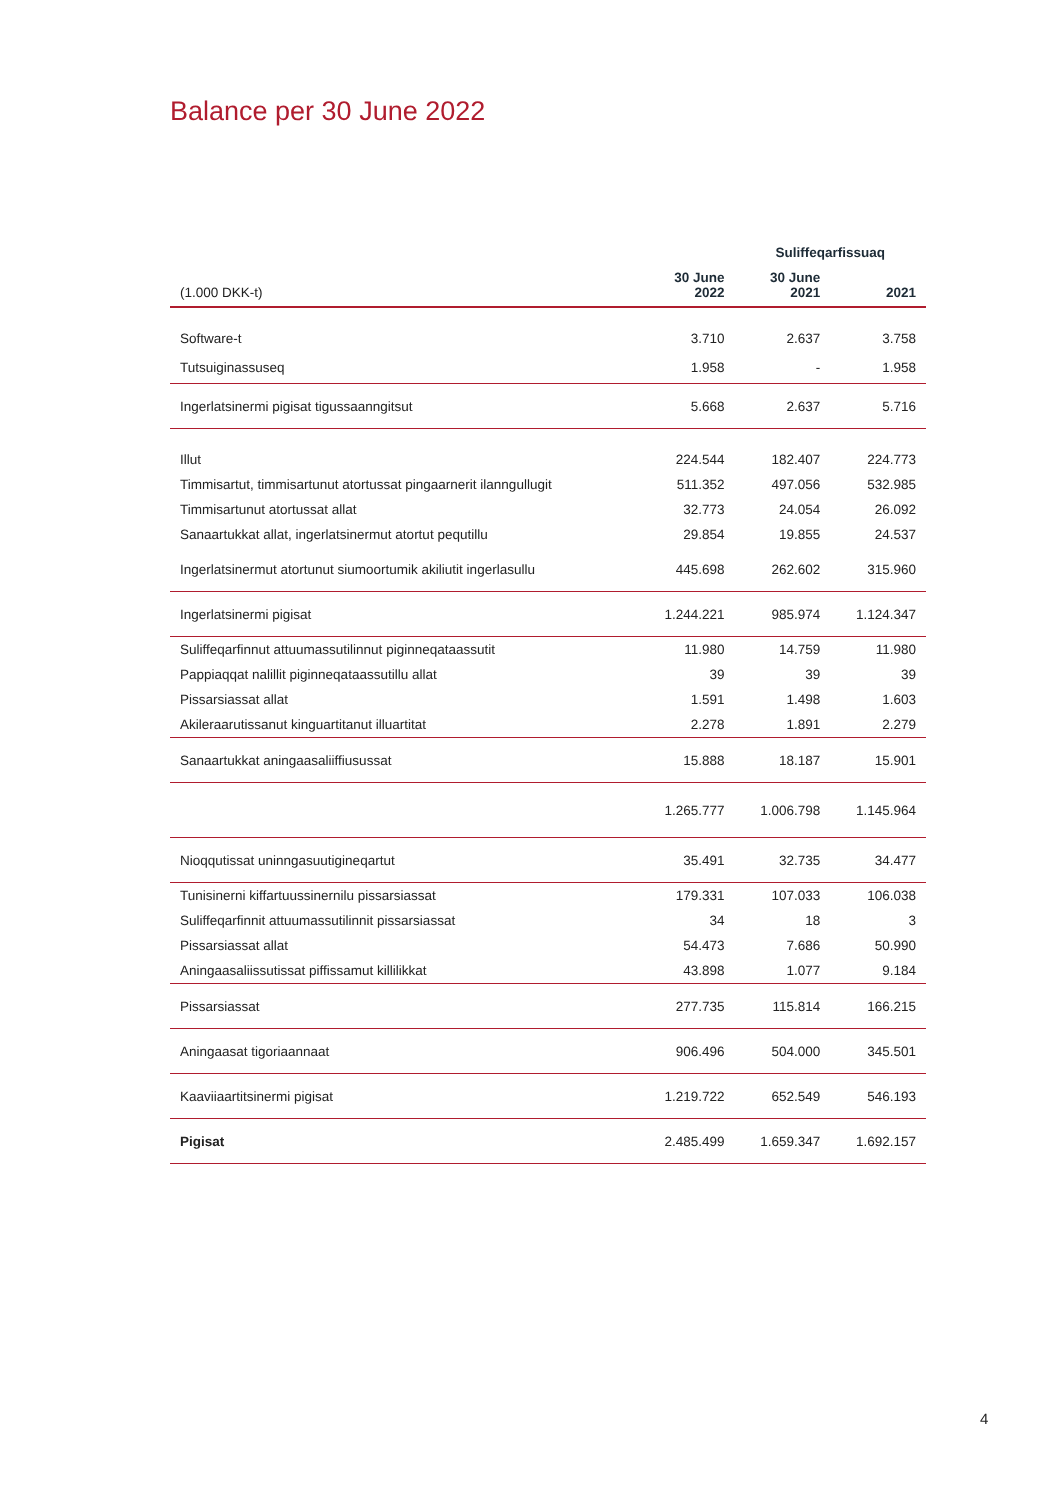Balance per 30 June 2022
| | | Suliffeqarfissuaq | | |
| (1.000 DKK-t) | 30 June 2022 | 30 June 2021 | 2021 | |
| Software-t | 3.710 | 2.637 | 3.758 | |
| Tutsuiginassuseq | 1.958 | - | 1.958 | |
| Ingerlatsinermi pigisat tigussaanngitsut | 5.668 | 2.637 | 5.716 | |
| Illut | 224.544 | 182.407 | 224.773 | |
| Timmisartut, timmisartunut atortussat pingaarnerit ilanngullugit | 511.352 | 497.056 | 532.985 | |
| Timmisartunut atortussat allat | 32.773 | 24.054 | 26.092 | |
| Sanaartukkat allat, ingerlatsinermut atortut pequtillu | 29.854 | 19.855 | 24.537 | |
| Ingerlatsinermut atortunut siumoortumik akiliutit ingerlasullu | 445.698 | 262.602 | 315.960 | |
| Ingerlatsinermi pigisat | 1.244.221 | 985.974 | 1.124.347 | |
| Suliffeqarfinnut attuumassutilinnut piginneqataassutit | 11.980 | 14.759 | 11.980 | |
| Pappiaqqat nalillit piginneqataassutillu allat | 39 | 39 | 39 | |
| Pissarsiassat allat | 1.591 | 1.498 | 1.603 | |
| Akileraarutissanut kinguartitanut illuartitat | 2.278 | 1.891 | 2.279 | |
| Sanaartukkat aningaasaliiffiusussat | 15.888 | 18.187 | 15.901 | |
| | 1.265.777 | 1.006.798 | 1.145.964 | |
| Nioqqutissat uninngasuutigineqartut | 35.491 | 32.735 | 34.477 | |
| Tunisinerni kiffartuussinernilu pissarsiassat | 179.331 | 107.033 | 106.038 | |
| Suliffeqarfinnit attuumassutilinnit pissarsiassat | 34 | 18 | 3 | |
| Pissarsiassat allat | 54.473 | 7.686 | 50.990 | |
| Aningaasaliissutissat piffissamut killilikkat | 43.898 | 1.077 | 9.184 | |
| Pissarsiassat | 277.735 | 115.814 | 166.215 | |
| Aningaasat tigoriaannaat | 906.496 | 504.000 | 345.501 | |
| Kaaviiaartitsinermi pigisat | 1.219.722 | 652.549 | 546.193 | |
| Pigisat | 2.485.499 | 1.659.347 | 1.692.157 | |
4